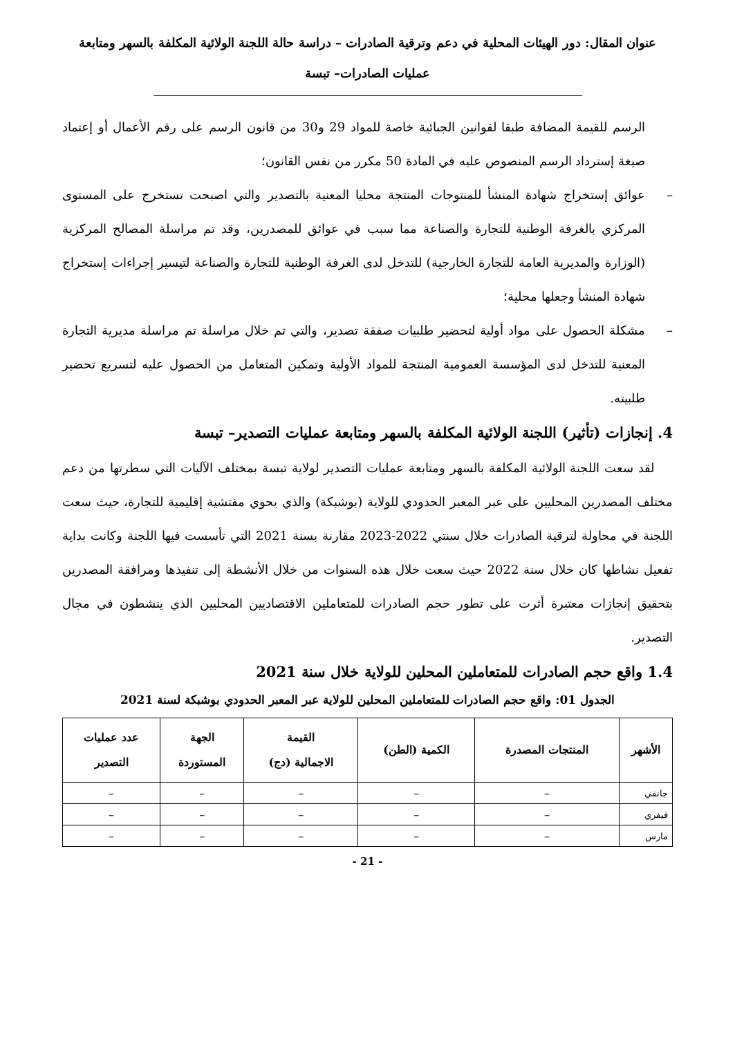عنوان المقال: دور الهيئات المحلية في دعم وترقية الصادرات – دراسة حالة اللجنة الولائية المكلفة بالسهر ومتابعة
عمليات الصادرات– تبسة
الرسم للقيمة المضافة طبقا لقوانين الجبائية خاصة للمواد 29 و30 من قانون الرسم على رقم الأعمال أو إعتماد صيغة إسترداد الرسم المنصوص عليه في المادة 50 مكرر من نفس القانون؛
– عوائق إستخراج شهادة المنشأ للمنتوجات المنتجة محليا المعنية بالتصدير والتي اصبحت تستخرج على المستوى المركزي بالغرفة الوطنية للتجارة والصناعة مما سبب في عوائق للمصدرين، وقد تم مراسلة المصالح المركزية (الوزارة والمديرية العامة للتجارة الخارجية) للتدخل لدى الغرفة الوطنية للتجارة والصناعة لتيسير إجراءات إستخراج شهادة المنشأ وجعلها محلية؛
– مشكلة الحصول على مواد أولية لتحضير طلبيات صفقة تصدير، والتي تم خلال مراسلة تم مراسلة مديرية التجارة المعنية للتدخل لدى المؤسسة العمومية المنتجة للمواد الأولية وتمكين المتعامل من الحصول عليه لتسريع تحضير طلبيته.
4. إنجازات (تأثير) اللجنة الولائية المكلفة بالسهر ومتابعة عمليات التصدير– تبسة
لقد سعت اللجنة الولائية المكلفة بالسهر ومتابعة عمليات التصدير لولاية تبسة بمختلف الآليات التي سطرتها من دعم مختلف المصدرين المحليين على عبر المعبر الحدودي للولاية (بوشبكة) والذي يحوي مفتشية إقليمية للتجارة، حيث سعت اللجنة في محاولة لترقية الصادرات خلال سنتي 2022-2023 مقارنة بسنة 2021 التي تأسست فيها اللجنة وكانت بداية تفعيل نشاطها كان خلال سنة 2022 حيث سعت خلال هذه السنوات من خلال الأنشطة إلى تنفيذها ومرافقة المصدرين بتحقيق إنجازات معتبرة أثرت على تطور حجم الصادرات للمتعاملين الاقتصاديين المحليين الذي ينشطون في مجال التصدير.
1.4 واقع حجم الصادرات للمتعاملين المحلين للولاية خلال سنة 2021
الجدول 01: واقع حجم الصادرات للمتعاملين المحلين للولاية عبر المعبر الحدودي بوشبكة لسنة 2021
| الأشهر | المنتجات المصدرة | الكمية (الطن) | القيمة الاجمالية (دج) | الجهة المستوردة | عدد عمليات التصدير |
| --- | --- | --- | --- | --- | --- |
| جانفي | – | – | – | – | – |
| فيفري | – | – | – | – | – |
| مارس | – | – | – | – | – |
- 21 -